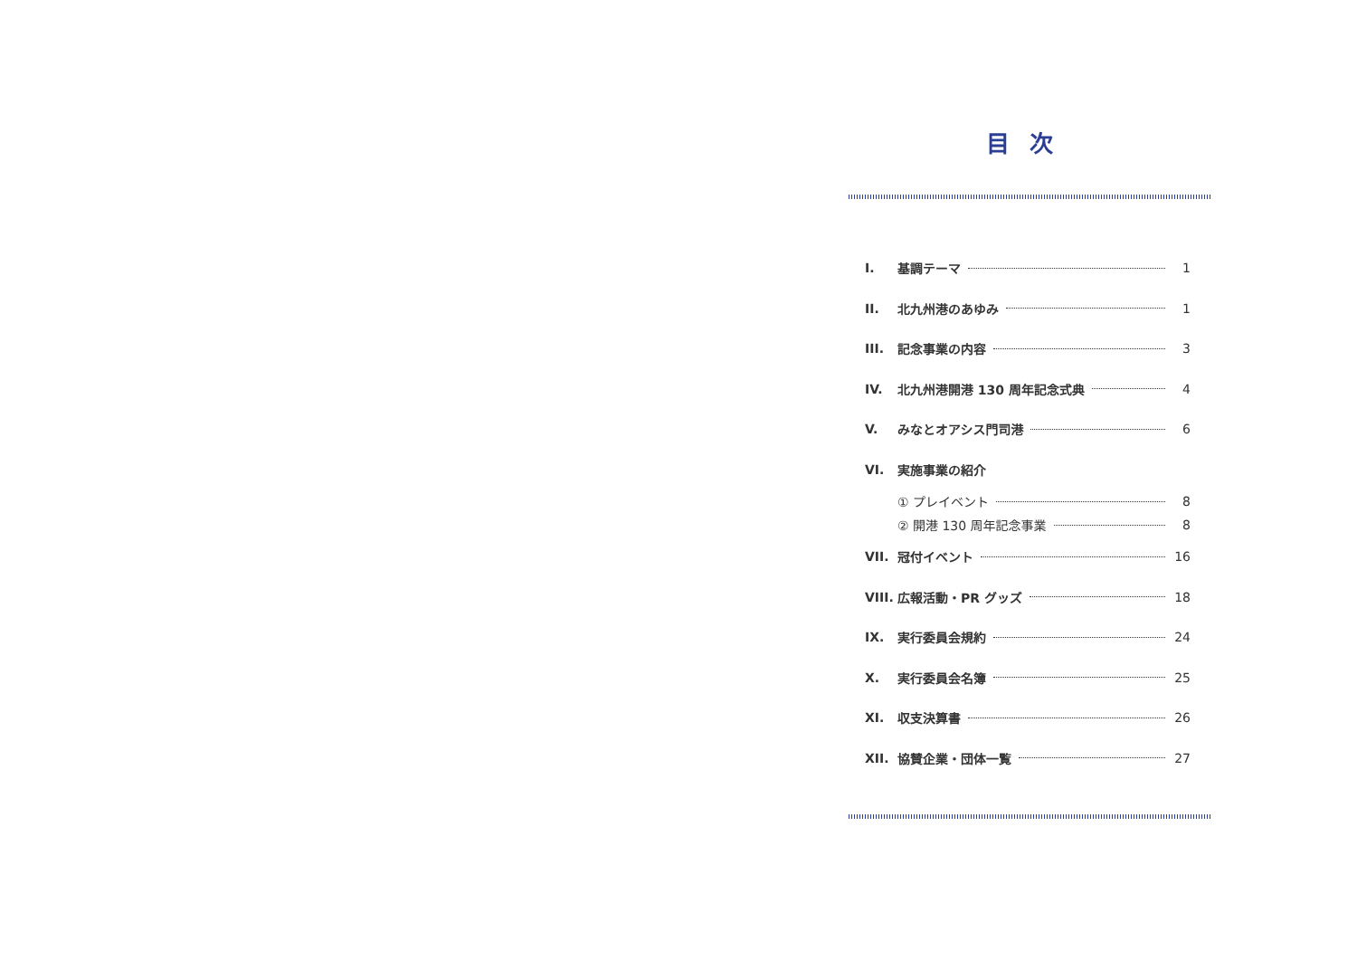目次
I. 基調テーマ 1
II. 北九州港のあゆみ 1
III. 記念事業の内容 3
IV. 北九州港開港 130 周年記念式典 4
V. みなとオアシス門司港 6
VI. 実施事業の紹介
① プレイベント 8
② 開港 130 周年記念事業 8
VII. 冠付イベント 16
VIII. 広報活動・PR グッズ 18
IX. 実行委員会規約 24
X. 実行委員会名簿 25
XI. 収支決算書 26
XII. 協賛企業・団体一覧 27